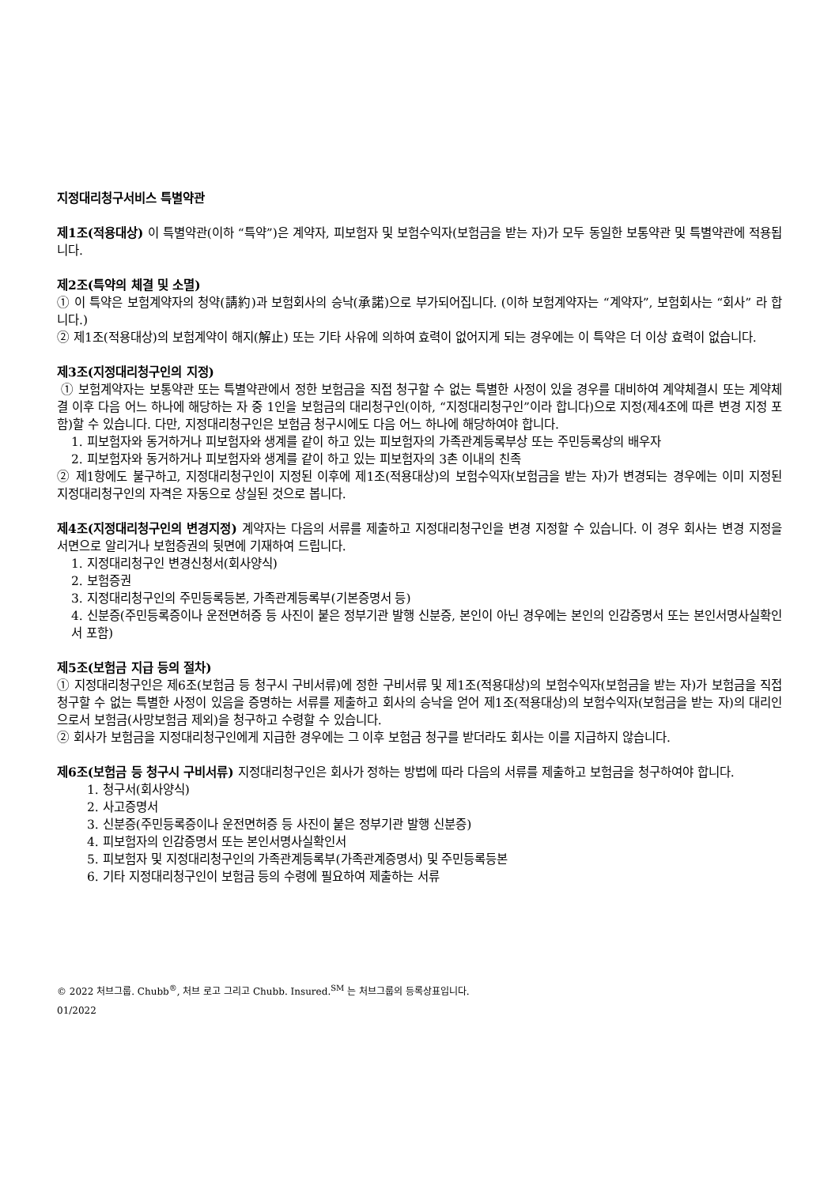지정대리청구서비스 특별약관
제1조(적용대상) 이 특별약관(이하 “특약”)은 계약자, 피보험자 및 보험수익자(보험금을 받는 자)가 모두 동일한 보통약관 및 특별약관에 적용됩니다.
제2조(특약의 체결 및 소멸)
① 이 특약은 보험계약자의 청약(請約)과 보험회사의 승낙(承諾)으로 부가되어집니다. (이하 보험계약자는 “계약자”, 보험회사는 “회사” 라 합니다.)
② 제1조(적용대상)의 보험계약이 해지(解止) 또는 기타 사유에 의하여 효력이 없어지게 되는 경우에는 이 특약은 더 이상 효력이 없습니다.
제3조(지정대리청구인의 지정)
① 보험계약자는 보통약관 또는 특별약관에서 정한 보험금을 직접 청구할 수 없는 특별한 사정이 있을 경우를 대비하여 계약체결시 또는 계약체결 이후 다음 어느 하나에 해당하는 자 중 1인을 보험금의 대리청구인(이하, “지정대리청구인”이라 합니다)으로 지정(제4조에 따른 변경 지정 포함)할 수 있습니다. 다만, 지정대리청구인은 보험금 청구시에도 다음 어느 하나에 해당하여야 합니다.
1. 피보험자와 동거하거나 피보험자와 생계를 같이 하고 있는 피보험자의 가족관계등록부상 또는 주민등록상의 배우자
2. 피보험자와 동거하거나 피보험자와 생계를 같이 하고 있는 피보험자의 3촌 이내의 친족
② 제1항에도 불구하고, 지정대리청구인이 지정된 이후에 제1조(적용대상)의 보험수익자(보험금을 받는 자)가 변경되는 경우에는 이미 지정된 지정대리청구인의 자격은 자동으로 상실된 것으로 봅니다.
제4조(지정대리청구인의 변경지정) 계약자는 다음의 서류를 제출하고 지정대리청구인을 변경 지정할 수 있습니다. 이 경우 회사는 변경 지정을 서면으로 알리거나 보험증권의 뒷면에 기재하여 드립니다.
1. 지정대리청구인 변경신청서(회사양식)
2. 보험증권
3. 지정대리청구인의 주민등록등본, 가족관계등록부(기본증명서 등)
4. 신분증(주민등록증이나 운전면허증 등 사진이 붙은 정부기관 발행 신분증, 본인이 아닌 경우에는 본인의 인감증명서 또는 본인서명사실확인서 포함)
제5조(보험금 지급 등의 절차)
① 지정대리청구인은 제6조(보험금 등 청구시 구비서류)에 정한 구비서류 및 제1조(적용대상)의 보험수익자(보험금을 받는 자)가 보험금을 직접 청구할 수 없는 특별한 사정이 있음을 증명하는 서류를 제출하고 회사의 승낙을 얻어 제1조(적용대상)의 보험수익자(보험금을 받는 자)의 대리인으로서 보험금(사망보험금 제외)을 청구하고 수령할 수 있습니다.
② 회사가 보험금을 지정대리청구인에게 지급한 경우에는 그 이후 보험금 청구를 받더라도 회사는 이를 지급하지 않습니다.
제6조(보험금 등 청구시 구비서류) 지정대리청구인은 회사가 정하는 방법에 따라 다음의 서류를 제출하고 보험금을 청구하여야 합니다.
1. 청구서(회사양식)
2. 사고증명서
3. 신분증(주민등록증이나 운전면허증 등 사진이 붙은 정부기관 발행 신분증)
4. 피보험자의 인감증명서 또는 본인서명사실확인서
5. 피보험자 및 지정대리청구인의 가족관계등록부(가족관계증명서) 및 주민등록등본
6. 기타 지정대리청구인이 보험금 등의 수령에 필요하여 제출하는 서류
© 2022 처브그룹. Chubb<sup>®</sup>, 처브 로고 그리고 Chubb. Insured.<sup>SM</sup> 는 처브그룹의 등록상표입니다.
01/2022